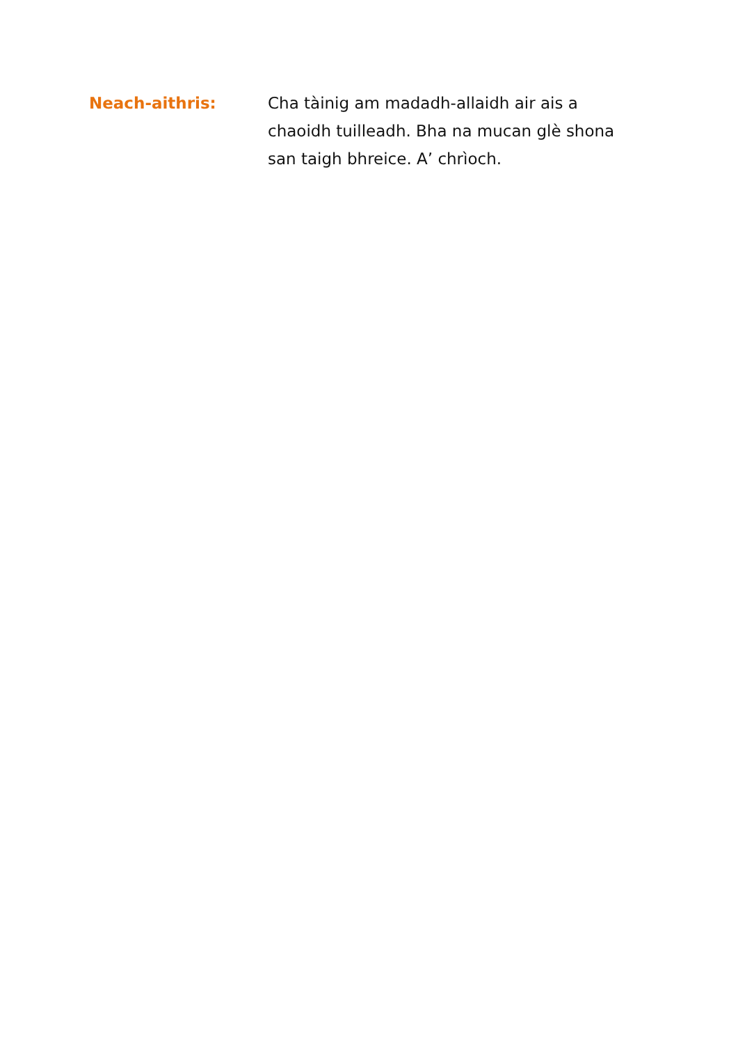Neach-aithris: Cha tàinig am madadh-allaidh air ais a chaoidh tuilleadh. Bha na mucan glè shona san taigh bhreice. A’ chrìoch.